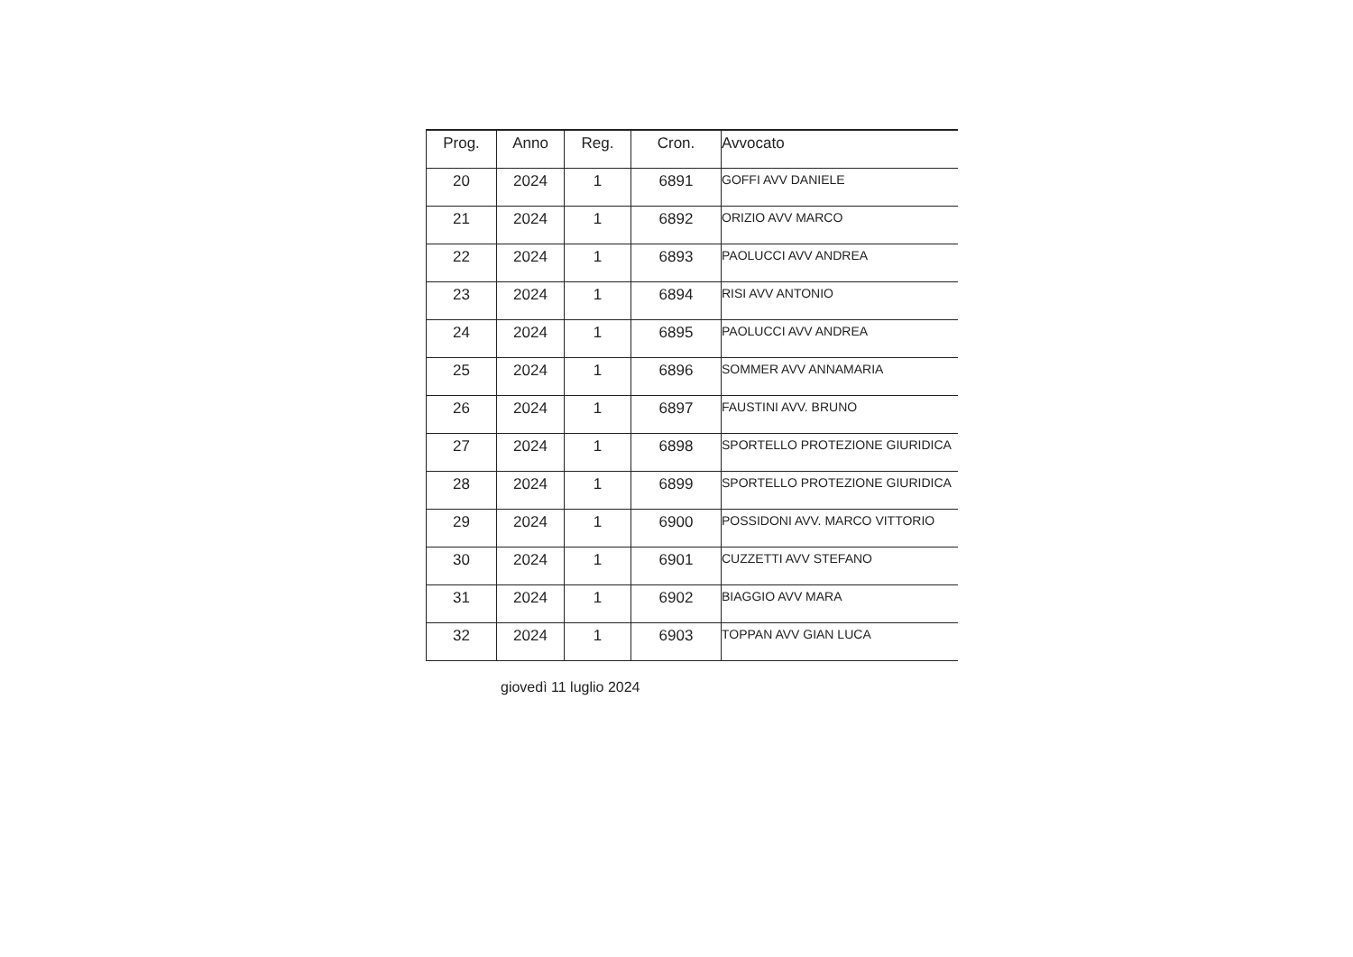| Prog. | Anno | Reg. | Cron. | Avvocato |
| --- | --- | --- | --- | --- |
| 20 | 2024 | 1 | 6891 | GOFFI AVV DANIELE |
| 21 | 2024 | 1 | 6892 | ORIZIO AVV MARCO |
| 22 | 2024 | 1 | 6893 | PAOLUCCI AVV ANDREA |
| 23 | 2024 | 1 | 6894 | RISI AVV ANTONIO |
| 24 | 2024 | 1 | 6895 | PAOLUCCI AVV ANDREA |
| 25 | 2024 | 1 | 6896 | SOMMER AVV ANNAMARIA |
| 26 | 2024 | 1 | 6897 | FAUSTINI AVV. BRUNO |
| 27 | 2024 | 1 | 6898 | SPORTELLO PROTEZIONE GIURIDICA |
| 28 | 2024 | 1 | 6899 | SPORTELLO PROTEZIONE GIURIDICA |
| 29 | 2024 | 1 | 6900 | POSSIDONI AVV. MARCO VITTORIO |
| 30 | 2024 | 1 | 6901 | CUZZETTI AVV STEFANO |
| 31 | 2024 | 1 | 6902 | BIAGGIO AVV MARA |
| 32 | 2024 | 1 | 6903 | TOPPAN AVV GIAN LUCA |
giovedì 11 luglio 2024